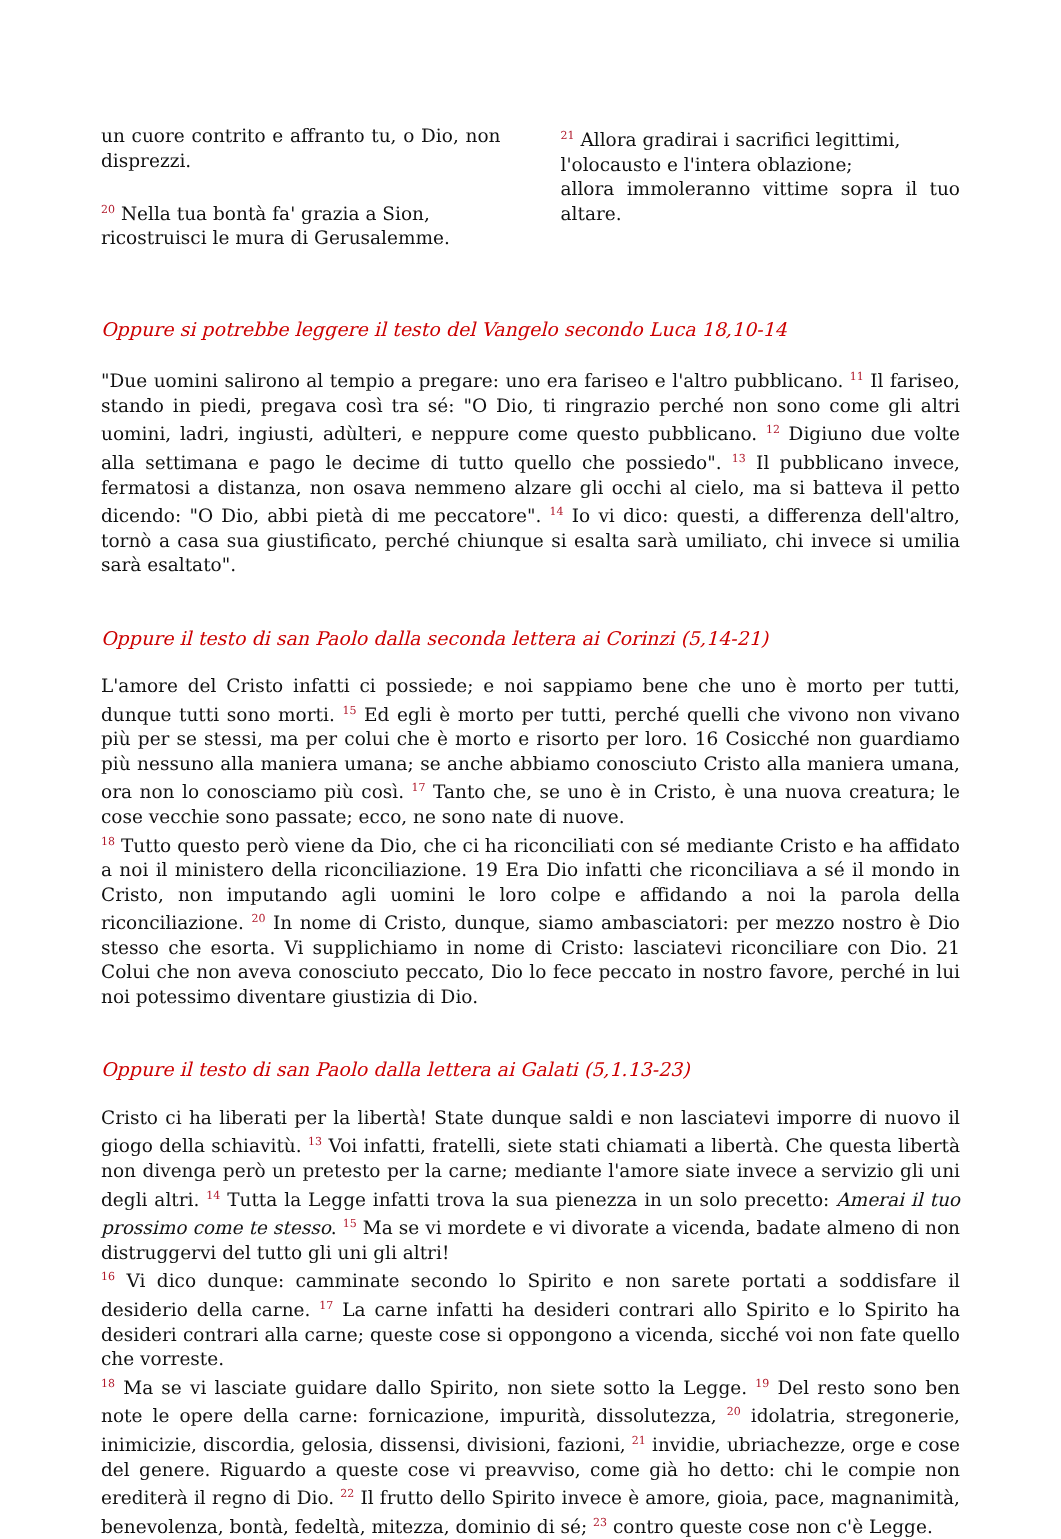un cuore contrito e affranto tu, o Dio, non disprezzi.
<sup>20</sup> Nella tua bontà fa' grazia a Sion,
ricostruisci le mura di Gerusalemme.
<sup>21</sup> Allora gradirai i sacrifici legittimi,
l'olocausto e l'intera oblazione;
allora immoleranno vittime sopra il tuo altare.
Oppure si potrebbe leggere il testo del Vangelo secondo Luca 18,10-14
"Due uomini salirono al tempio a pregare: uno era fariseo e l'altro pubblicano. <sup>11</sup> Il fariseo, stando in piedi, pregava così tra sé: "O Dio, ti ringrazio perché non sono come gli altri uomini, ladri, ingiusti, adùlteri, e neppure come questo pubblicano. <sup>12</sup> Digiuno due volte alla settimana e pago le decime di tutto quello che possiedo". <sup>13</sup> Il pubblicano invece, fermatosi a distanza, non osava nemmeno alzare gli occhi al cielo, ma si batteva il petto dicendo: "O Dio, abbi pietà di me peccatore". <sup>14</sup> Io vi dico: questi, a differenza dell'altro, tornò a casa sua giustificato, perché chiunque si esalta sarà umiliato, chi invece si umilia sarà esaltato".
Oppure il testo di san Paolo dalla seconda lettera ai Corinzi (5,14-21)
L'amore del Cristo infatti ci possiede; e noi sappiamo bene che uno è morto per tutti, dunque tutti sono morti. <sup>15</sup> Ed egli è morto per tutti, perché quelli che vivono non vivano più per se stessi, ma per colui che è morto e risorto per loro. 16 Cosicché non guardiamo più nessuno alla maniera umana; se anche abbiamo conosciuto Cristo alla maniera umana, ora non lo conosciamo più così. <sup>17</sup> Tanto che, se uno è in Cristo, è una nuova creatura; le cose vecchie sono passate; ecco, ne sono nate di nuove.
<sup>18</sup> Tutto questo però viene da Dio, che ci ha riconciliati con sé mediante Cristo e ha affidato a noi il ministero della riconciliazione. 19 Era Dio infatti che riconciliava a sé il mondo in Cristo, non imputando agli uomini le loro colpe e affidando a noi la parola della riconciliazione. <sup>20</sup> In nome di Cristo, dunque, siamo ambasciatori: per mezzo nostro è Dio stesso che esorta. Vi supplichiamo in nome di Cristo: lasciatevi riconciliare con Dio. 21 Colui che non aveva conosciuto peccato, Dio lo fece peccato in nostro favore, perché in lui noi potessimo diventare giustizia di Dio.
Oppure il testo di san Paolo dalla lettera ai Galati (5,1.13-23)
Cristo ci ha liberati per la libertà! State dunque saldi e non lasciatevi imporre di nuovo il giogo della schiavitù. <sup>13</sup> Voi infatti, fratelli, siete stati chiamati a libertà. Che questa libertà non divenga però un pretesto per la carne; mediante l'amore siate invece a servizio gli uni degli altri. <sup>14</sup> Tutta la Legge infatti trova la sua pienezza in un solo precetto: Amerai il tuo prossimo come te stesso. <sup>15</sup> Ma se vi mordete e vi divorate a vicenda, badate almeno di non distruggervi del tutto gli uni gli altri!
<sup>16</sup> Vi dico dunque: camminate secondo lo Spirito e non sarete portati a soddisfare il desiderio della carne. <sup>17</sup> La carne infatti ha desideri contrari allo Spirito e lo Spirito ha desideri contrari alla carne; queste cose si oppongono a vicenda, sicché voi non fate quello che vorreste.
<sup>18</sup> Ma se vi lasciate guidare dallo Spirito, non siete sotto la Legge. <sup>19</sup> Del resto sono ben note le opere della carne: fornicazione, impurità, dissolutezza, <sup>20</sup> idolatria, stregonerie, inimicizie, discordia, gelosia, dissensi, divisioni, fazioni, <sup>21</sup> invidie, ubriachezze, orge e cose del genere. Riguardo a queste cose vi preavviso, come già ho detto: chi le compie non erediterà il regno di Dio. <sup>22</sup> Il frutto dello Spirito invece è amore, gioia, pace, magnanimità, benevolenza, bontà, fedeltà, mitezza, dominio di sé; <sup>23</sup> contro queste cose non c'è Legge.